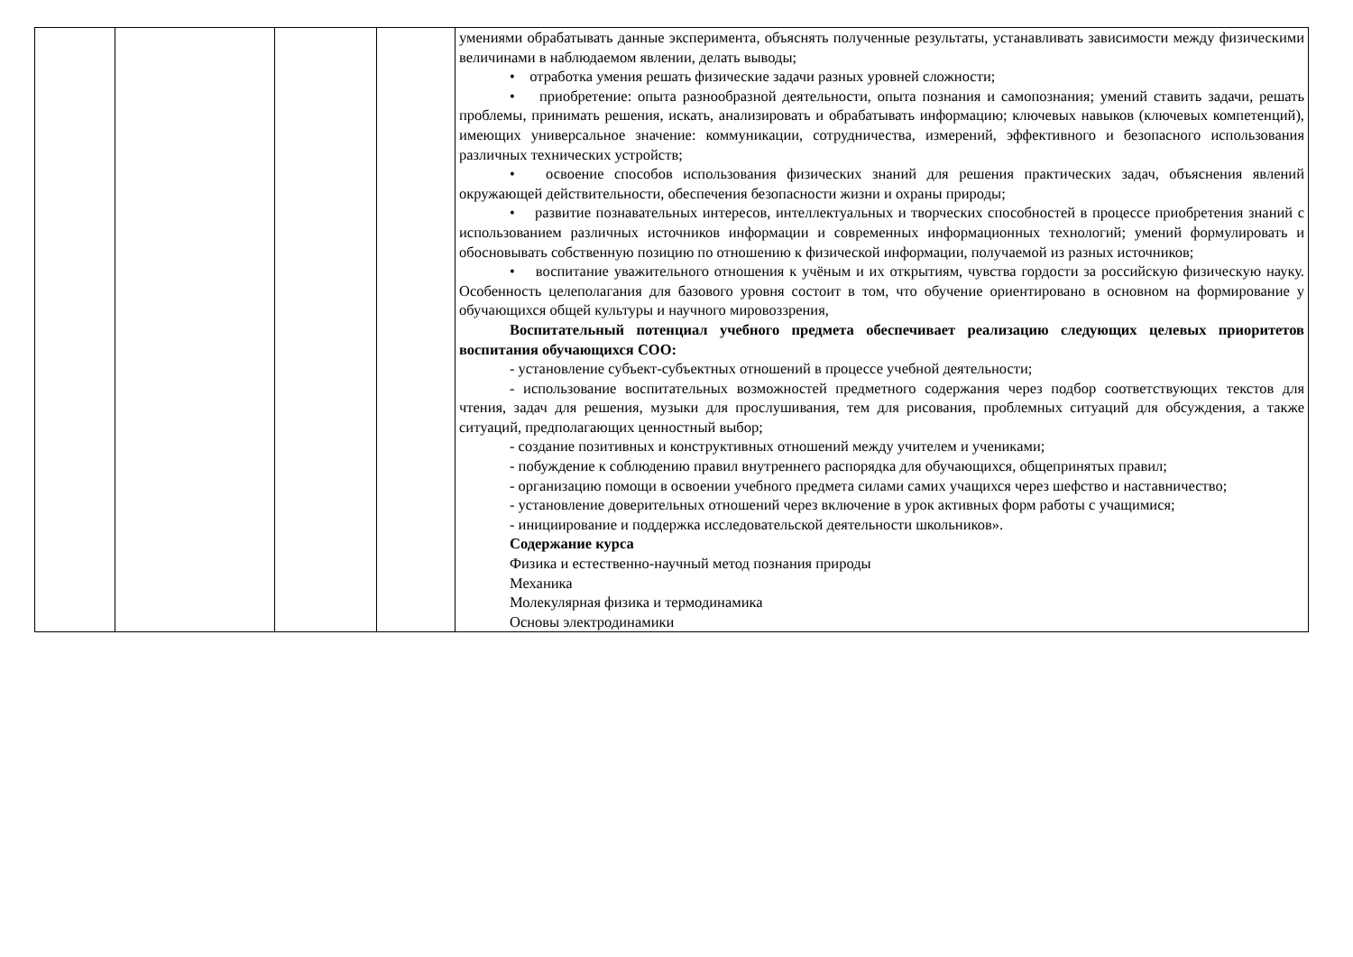| | | | | умениями обрабатывать данные эксперимента, объяснять полученные результаты, устанавливать зависимости между физическими величинами в наблюдаемом явлении, делать выводы; • отработка умения решать физические задачи разных уровней сложности; • приобретение: опыта разнообразной деятельности, опыта познания и самопознания; умений ставить задачи, решать проблемы, принимать решения, искать, анализировать и обрабатывать информацию; ключевых навыков (ключевых компетенций), имеющих универсальное значение: коммуникации, сотрудничества, измерений, эффективного и безопасного использования различных технических устройств; • освоение способов использования физических знаний для решения практических задач, объяснения явлений окружающей действительности, обеспечения безопасности жизни и охраны природы; • развитие познавательных интересов, интеллектуальных и творческих способностей в процессе приобретения знаний с использованием различных источников информации и современных информационных технологий; умений формулировать и обосновывать собственную позицию по отношению к физической информации, получаемой из разных источников; • воспитание уважительного отношения к учёным и их открытиям, чувства гордости за российскую физическую науку. Особенность целеполагания для базового уровня состоит в том, что обучение ориентировано в основном на формирование у обучающихся общей культуры и научного мировоззрения, Воспитательный потенциал учебного предмета обеспечивает реализацию следующих целевых приоритетов воспитания обучающихся СОО: - установление субъект-субъектных отношений в процессе учебной деятельности; - использование воспитательных возможностей предметного содержания через подбор соответствующих текстов для чтения, задач для решения, музыки для прослушивания, тем для рисования, проблемных ситуаций для обсуждения, а также ситуаций, предполагающих ценностный выбор; - создание позитивных и конструктивных отношений между учителем и учениками; - побуждение к соблюдению правил внутреннего распорядка для обучающихся, общепринятых правил; - организацию помощи в освоении учебного предмета силами самих учащихся через шефство и наставничество; - установление доверительных отношений через включение в урок активных форм работы с учащимися; - инициирование и поддержка исследовательской деятельности школьников». Содержание курса Физика и естественно-научный метод познания природы Механика Молекулярная физика и термодинамика Основы электродинамики |